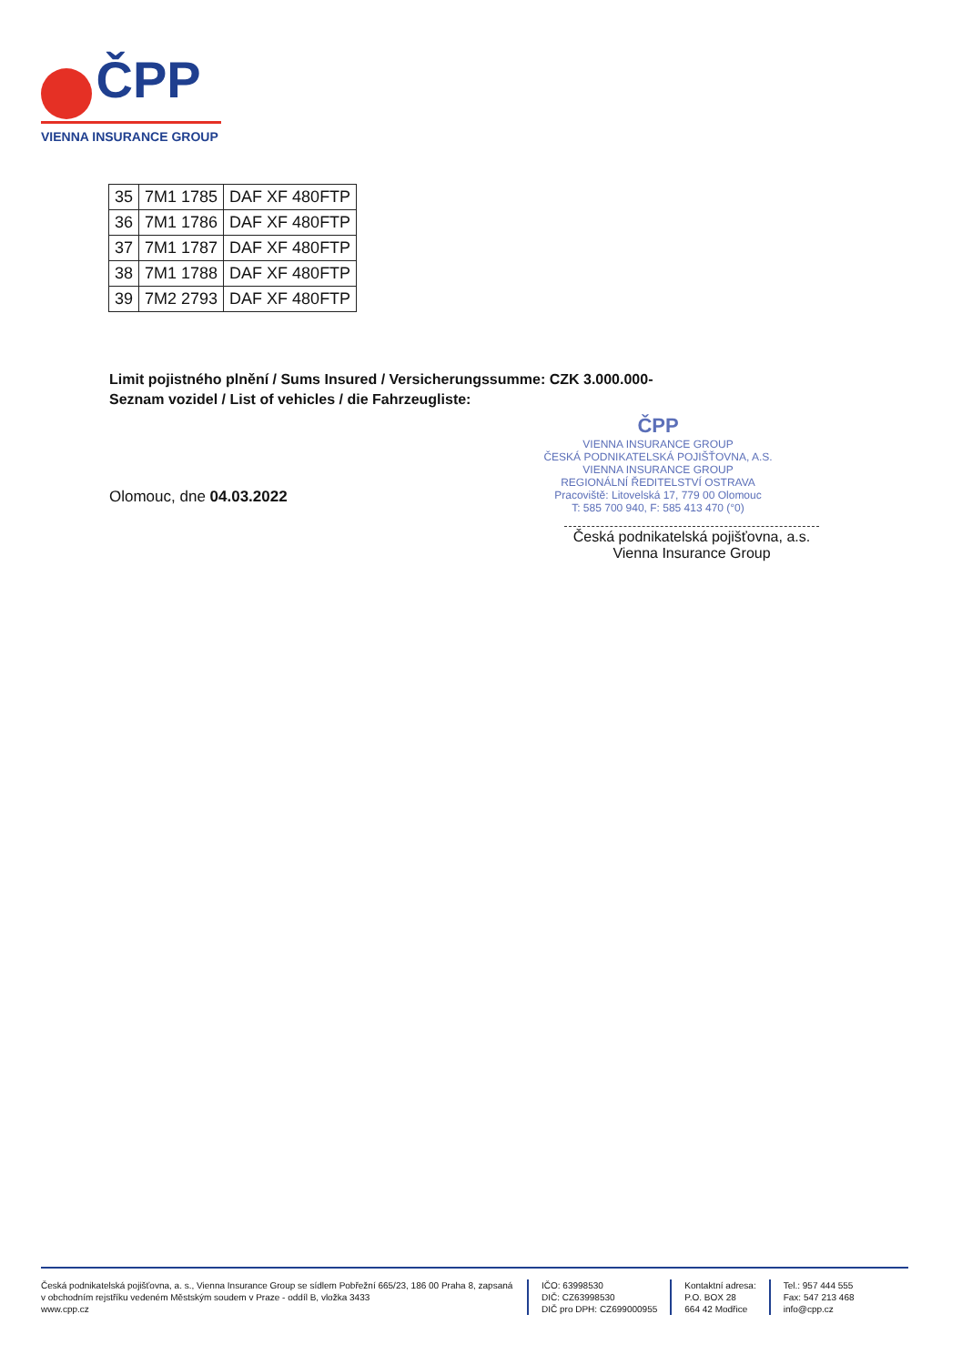ČPP
VIENNA INSURANCE GROUP
| 35 | 7M1 1785 | DAF XF 480FTP |
| 36 | 7M1 1786 | DAF XF 480FTP |
| 37 | 7M1 1787 | DAF XF 480FTP |
| 38 | 7M1 1788 | DAF XF 480FTP |
| 39 | 7M2 2793 | DAF XF 480FTP |
Limit pojistného plnění / Sums Insured / Versicherungssumme: CZK 3.000.000-
Seznam vozidel / List of vehicles / die Fahrzeugliste:
Olomouc, dne 04.03.2022
ČPP
VIENNA INSURANCE GROUP
ČESKÁ PODNIKATELSKÁ POJIŠŤOVNA, A.S.
VIENNA INSURANCE GROUP
REGIONÁLNÍ ŘEDITELSTVÍ OSTRAVA
Pracoviště: Litovelská 17, 779 00 Olomouc
T: 585 700 940, F: 585 413 470 (°0)
Česká podnikatelská pojišťovna, a.s.
Vienna Insurance Group
Česká podnikatelská pojišťovna, a. s., Vienna Insurance Group se sídlem Pobřežní 665/23, 186 00 Praha 8, zapsaná v obchodním rejstříku vedeném Městským soudem v Praze - oddíl B, vložka 3433
www.cpp.cz
IČO: 63998530
DIČ: CZ63998530
DIČ pro DPH: CZ699000955
Kontaktní adresa:
P.O. BOX 28
664 42 Modřice
Tel.: 957 444 555
Fax: 547 213 468
info@cpp.cz